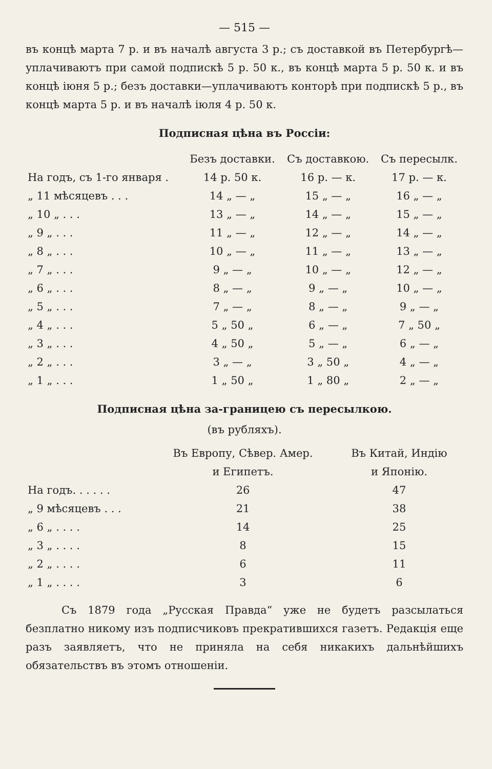— 515 —
въ концѣ марта 7 р. и въ началѣ августа 3 р.; съ доставкой въ Петербургѣ—уплачиваютъ при самой подпискѣ 5 р. 50 к., въ концѣ марта 5 р. 50 к. и въ концѣ іюня 5 р.; безъ доставки—уплачиваютъ конторѣ при подпискѣ 5 р., въ концѣ марта 5 р. и въ началѣ іюля 4 р. 50 к.
Подписная цѣна въ Россіи:
| | Безъ доставки. | Съ доставкою. | Съ пересылк. |
| --- | --- | --- | --- |
| На годъ, съ 1-го января . | 14 р. 50 к. | 16 р. — к. | 17 р. — к. |
| „ 11 мѣсяцевъ . . . | 14 „ — „ | 15 „ — „ | 16 „ — „ |
| „ 10 „ . . . | 13 „ — „ | 14 „ — „ | 15 „ — „ |
| „ 9 „ . . . | 11 „ — „ | 12 „ — „ | 14 „ — „ |
| „ 8 „ . . . | 10 „ — „ | 11 „ — „ | 13 „ — „ |
| „ 7 „ . . . | 9 „ — „ | 10 „ — „ | 12 „ — „ |
| „ 6 „ . . . | 8 „ — „ | 9 „ — „ | 10 „ — „ |
| „ 5 „ . . . | 7 „ — „ | 8 „ — „ | 9 „ — „ |
| „ 4 „ . . . | 5 „ 50 „ | 6 „ — „ | 7 „ 50 „ |
| „ 3 „ . . . | 4 „ 50 „ | 5 „ — „ | 6 „ — „ |
| „ 2 „ . . . | 3 „ — „ | 3 „ 50 „ | 4 „ — „ |
| „ 1 „ . . . | 1 „ 50 „ | 1 „ 80 „ | 2 „ — „ |
Подписная цѣна за-границею съ пересылкою.
(въ рубляхъ).
| | Въ Европу, Сѣвер. Амер. и Египетъ. | Въ Китай, Индію и Японію. |
| --- | --- | --- |
| На годъ. . . . . . | 26 | 47 |
| „ 9 мѣсяцевъ . . . | 21 | 38 |
| „ 6 „ . . . . | 14 | 25 |
| „ 3 „ . . . . | 8 | 15 |
| „ 2 „ . . . . | 6 | 11 |
| „ 1 „ . . . . | 3 | 6 |
Съ 1879 года „Русская Правда“ уже не будетъ разсылаться безплатно никому изъ подписчиковъ прекратившихся газетъ. Редакція еще разъ заявляетъ, что не приняла на себя никакихъ дальнѣйшихъ обязательствъ въ этомъ отношеніи.